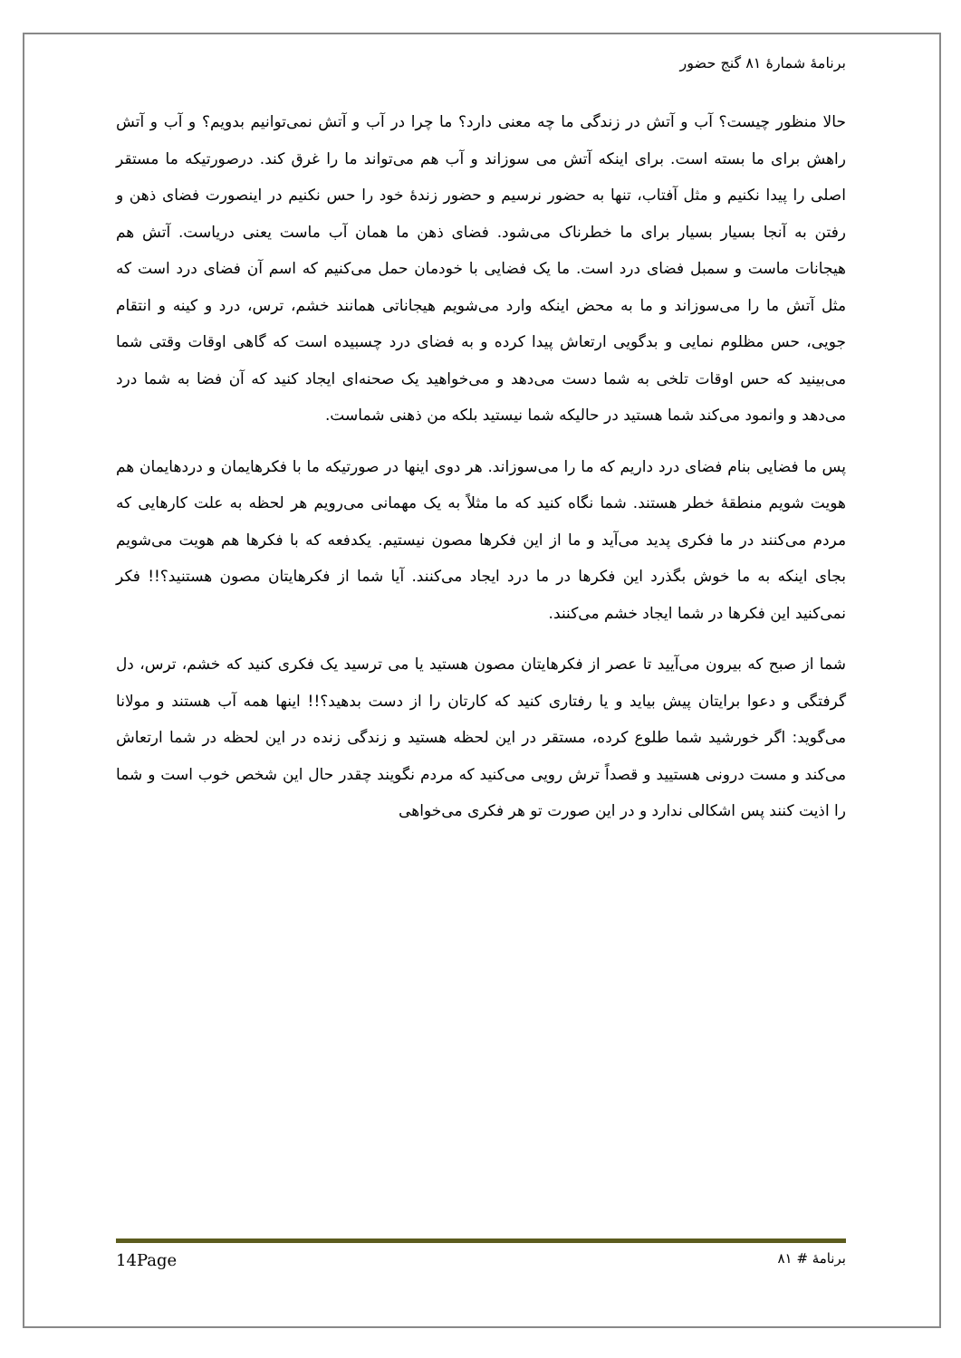برنامهٔ شمارهٔ ۸۱ گنج حضور
حالا منظور چیست؟ آب و آتش در زندگی ما چه معنی دارد؟ ما چرا در آب و آتش نمی‌توانیم بدویم؟ و آب و آتش راهش برای ما بسته است. برای اینکه آتش می سوزاند و آب هم می‌تواند ما را غرق کند. درصورتیکه ما مستقر اصلی را پیدا نکنیم و مثل آفتاب، تنها به حضور نرسیم و حضور زندهٔ خود را حس نکنیم در اینصورت فضای ذهن و رفتن به آنجا بسیار بسیار برای ما خطرناک می‌شود. فضای ذهن ما همان آب ماست یعنی دریاست. آتش هم هیجانات ماست و سمبل فضای درد است. ما یک فضایی با خودمان حمل می‌کنیم که اسم آن فضای درد است که مثل آتش ما را می‌سوزاند و ما به محض اینکه وارد می‌شویم هیجاناتی همانند خشم، ترس، درد و کینه و انتقام جویی، حس مظلوم نمایی و بدگویی ارتعاش پیدا کرده و به فضای درد چسبیده است که گاهی اوقات وقتی شما می‌بینید که حس اوقات تلخی به شما دست می‌دهد و می‌خواهید یک صحنه‌ای ایجاد کنید که آن فضا به شما درد می‌دهد و وانمود می‌کند شما هستید در حالیکه شما نیستید بلکه من ذهنی شماست.
پس ما فضایی بنام فضای درد داریم که ما را می‌سوزاند. هر دوی اینها در صورتیکه ما با فکرهایمان و دردهایمان هم هویت شویم منطقهٔ خطر هستند. شما نگاه کنید که ما مثلاً به یک مهمانی می‌رویم هر لحظه به علت کارهایی که مردم می‌کنند در ما فکری پدید می‌آید و ما از این فکرها مصون نیستیم. یکدفعه که با فکرها هم هویت می‌شویم بجای اینکه به ما خوش بگذرد این فکرها در ما درد ایجاد می‌کنند. آیا شما از فکرهایتان مصون هستنید؟!! فکر نمی‌کنید این فکرها در شما ایجاد خشم می‌کنند.
شما از صبح که بیرون می‌آیید تا عصر از فکرهایتان مصون هستید یا می ترسید یک فکری کنید که خشم، ترس، دل گرفتگی و دعوا برایتان پیش بیاید و یا رفتاری کنید که کارتان را از دست بدهید؟!! اینها همه آب هستند و مولانا می‌گوید: اگر خورشید شما طلوع کرده، مستقر در این لحظه هستید و زندگی زنده در این لحظه در شما ارتعاش می‌کند و مست درونی هستیید و قصداً ترش رویی می‌کنید که مردم نگویند چقدر حال این شخص خوب است و شما را اذیت کنند پس اشکالی ندارد و در این صورت تو هر فکری می‌خواهی
برنامهٔ # ۸۱ 14Page